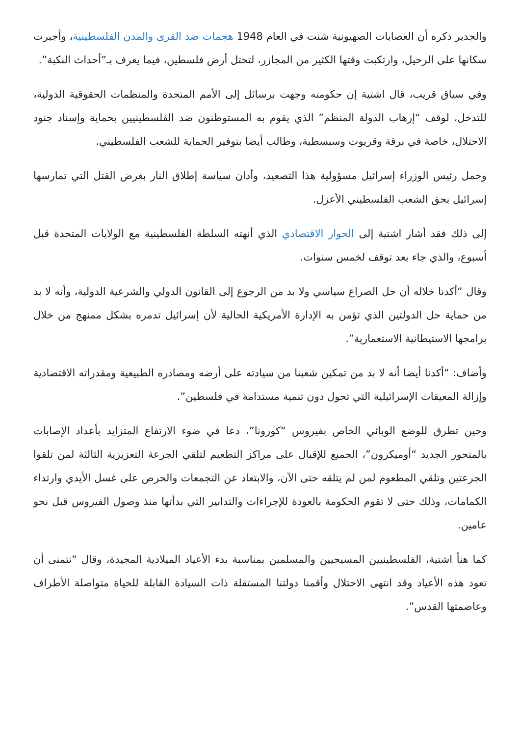والجدير ذكره أن العصابات الصهيونية شنت في العام 1948 هجمات ضد القرى والمدن الفلسطينية، وأجبرت سكانها على الرحيل، وارتكبت وقتها الكثير من المجازر، لتحتل أرض فلسطين، فيما يعرف بـ”أحداث النكبة”.
وفي سياق قريب، قال اشتية إن حكومته وجهت برسائل إلى الأمم المتحدة والمنظمات الحقوقية الدولية، للتدخل، لوقف “إرهاب الدولة المنظم” الذي يقوم به المستوطنون ضد الفلسطينيين بحماية وإسناد جنود الاحتلال، خاصة في برقة وقريوت وسبسطية، وطالب أيضا بتوفير الحماية للشعب الفلسطيني.
وحمل رئيس الوزراء إسرائيل مسؤولية هذا التصعيد، وأدان سياسة إطلاق النار بغرض القتل التي تمارسها إسرائيل بحق الشعب الفلسطيني الأعزل.
إلى ذلك فقد أشار اشتية إلى الحوار الاقتصادي الذي أنهته السلطة الفلسطينية مع الولايات المتحدة قبل أسبوع، والذي جاء بعد توقف لخمس سنوات.
وقال “أكدنا خلاله أن حل الصراع سياسي ولا بد من الرجوع إلى القانون الدولي والشرعية الدولية، وأنه لا بد من حماية حل الدولتين الذي تؤمن به الإدارة الأمريكية الحالية لأن إسرائيل تدمره بشكل ممنهج من خلال برامجها الاستيطانية الاستعمارية”.
وأضاف: “أكدنا أيضا أنه لا بد من تمكين شعبنا من سيادته على أرضه ومصادره الطبيعية ومقدراته الاقتصادية وإزالة المعيقات الإسرائيلية التي تحول دون تنمية مستدامة في فلسطين”.
وحين تطرق للوضع الوبائي الخاص بفيروس “كورونا”، دعا في ضوء الارتفاع المتزايد بأعداد الإصابات بالمتحور الجديد “أوميكرون”، الجميع للإقبال على مراكز التطعيم لتلقي الجرعة التعزيزية الثالثة لمن تلقوا الجرعتين وتلقي المطعوم لمن لم يتلقه حتى الآن، والابتعاد عن التجمعات والحرص على غسل الأيدي وارتداء الكمامات، وذلك حتى لا تقوم الحكومة بالعودة للإجراءات والتدابير التي بدأتها منذ وصول الفيروس قبل نحو عامين.
كما هنأ اشتية، الفلسطينيين المسيحيين والمسلمين بمناسبة بدء الأعياد الميلادية المجيدة، وقال “نتمنى أن تعود هذه الأعياد وقد انتهى الاحتلال وأقمنا دولتنا المستقلة ذات السيادة القابلة للحياة متواصلة الأطراف وعاصمتها القدس”.